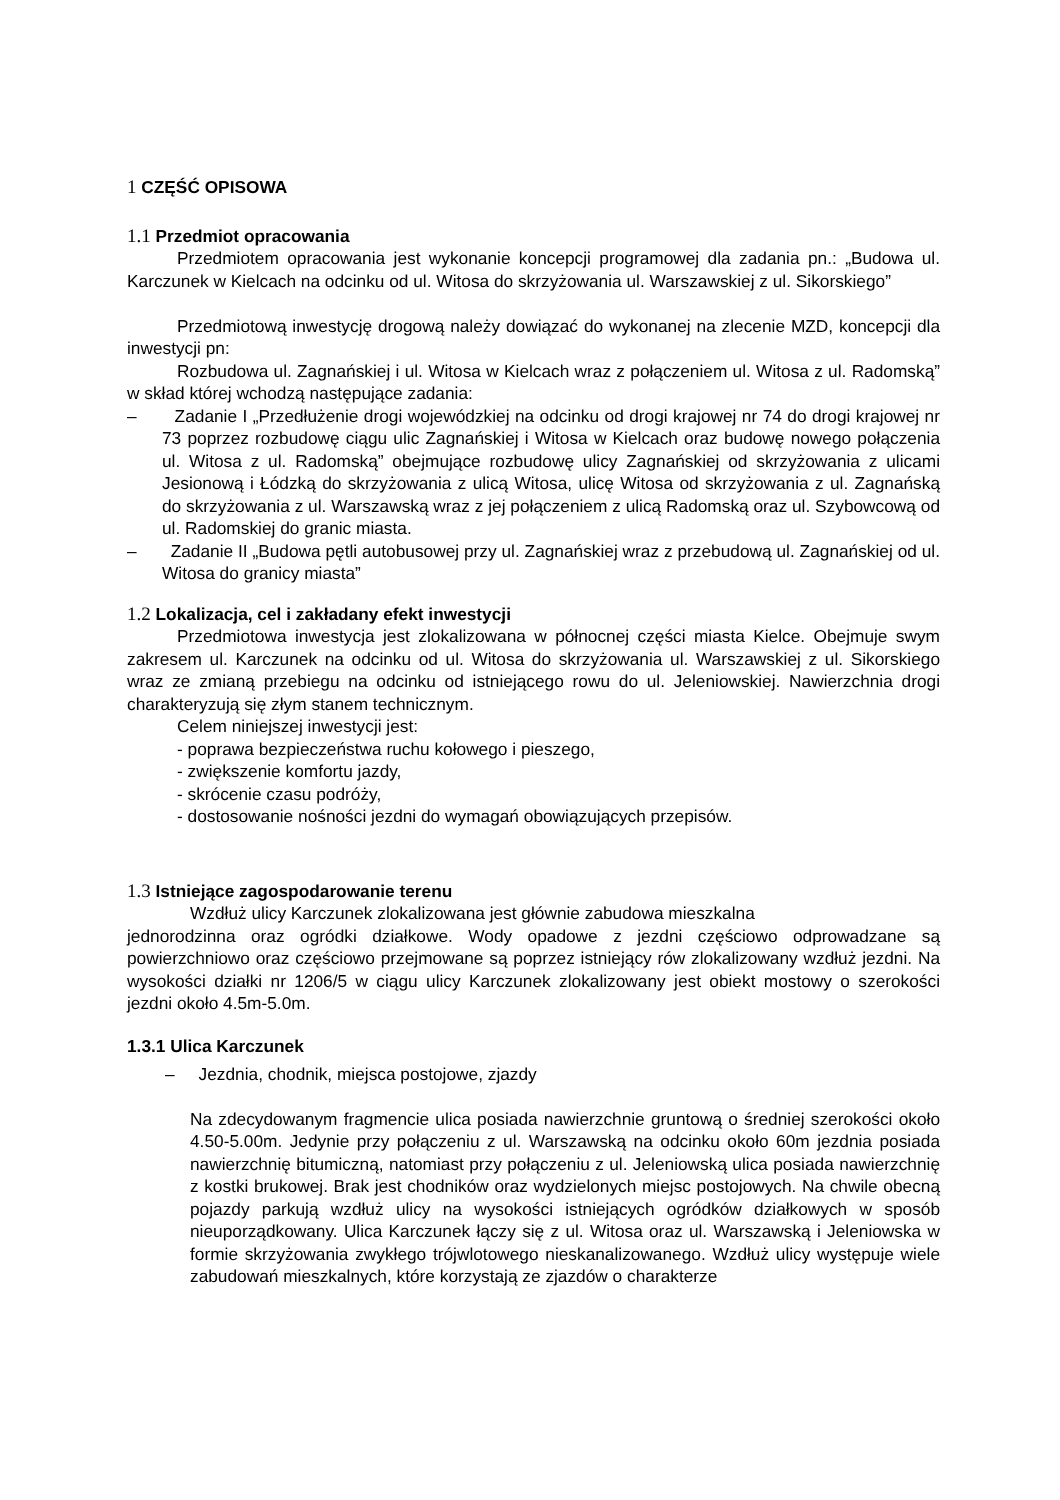1 CZĘŚĆ OPISOWA
1.1 Przedmiot opracowania
Przedmiotem opracowania jest wykonanie koncepcji programowej dla zadania pn.: „Budowa ul. Karczunek w Kielcach na odcinku od ul. Witosa do skrzyżowania ul. Warszawskiej z ul. Sikorskiego”
Przedmiotową inwestycję drogową należy dowiązać do wykonanej na zlecenie MZD, koncepcji dla inwestycji pn:
Rozbudowa ul. Zagnańskiej i ul. Witosa w Kielcach wraz z połączeniem ul. Witosa z ul. Radomską” w skład której wchodzą następujące zadania:
– Zadanie I „Przedłużenie drogi wojewódzkiej na odcinku od drogi krajowej nr 74 do drogi krajowej nr 73 poprzez rozbudowę ciągu ulic Zagnańskiej i Witosa w Kielcach oraz budowę nowego połączenia ul. Witosa z ul. Radomską” obejmujące rozbudowę ulicy Zagnańskiej od skrzyżowania z ulicami Jesionową i Łódzką do skrzyżowania z ulicą Witosa, ulicę Witosa od skrzyżowania z ul. Zagnańską do skrzyżowania z ul. Warszawską wraz z jej połączeniem z ulicą Radomską oraz ul. Szybowcową od ul. Radomskiej do granic miasta.
– Zadanie II „Budowa pętli autobusowej przy ul. Zagnańskiej wraz z przebudową ul. Zagnańskiej od ul. Witosa do granicy miasta”
1.2 Lokalizacja, cel i zakładany efekt inwestycji
Przedmiotowa inwestycja jest zlokalizowana w północnej części miasta Kielce. Obejmuje swym zakresem ul. Karczunek na odcinku od ul. Witosa do skrzyżowania ul. Warszawskiej z ul. Sikorskiego wraz ze zmianą przebiegu na odcinku od istniejącego rowu do ul. Jeleniowskiej. Nawierzchnia drogi charakteryzują się złym stanem technicznym.
Celem niniejszej inwestycji jest:
- poprawa bezpieczeństwa ruchu kołowego i pieszego,
- zwiększenie komfortu jazdy,
- skrócenie czasu podróży,
- dostosowanie nośności jezdni do wymagań obowiązujących przepisów.
1.3 Istniejące zagospodarowanie terenu
Wzdłuż ulicy Karczunek zlokalizowana jest głównie zabudowa mieszkalna
jednorodzinna oraz ogródki działkowe. Wody opadowe z jezdni częściowo odprowadzane są powierzchniowo oraz częściowo przejmowane są poprzez istniejący rów zlokalizowany wzdłuż jezdni. Na wysokości działki nr 1206/5 w ciągu ulicy Karczunek zlokalizowany jest obiekt mostowy o szerokości jezdni około 4.5m-5.0m.
1.3.1 Ulica Karczunek
– Jezdnia, chodnik, miejsca postojowe, zjazdy
Na zdecydowanym fragmencie ulica posiada nawierzchnie gruntową o średniej szerokości około 4.50-5.00m. Jedynie przy połączeniu z ul. Warszawską na odcinku około 60m jezdnia posiada nawierzchnię bitumiczną, natomiast przy połączeniu z ul. Jeleniowską ulica posiada nawierzchnię z kostki brukowej. Brak jest chodników oraz wydzielonych miejsc postojowych. Na chwile obecną pojazdy parkują wzdłuż ulicy na wysokości istniejących ogródków działkowych w sposób nieuporządkowany. Ulica Karczunek łączy się z ul. Witosa oraz ul. Warszawską i Jeleniowska w formie skrzyżowania zwykłego trójwlotowego nieskanalizowanego. Wzdłuż ulicy występuje wiele zabudowań mieszkalnych, które korzystają ze zjazdów o charakterze